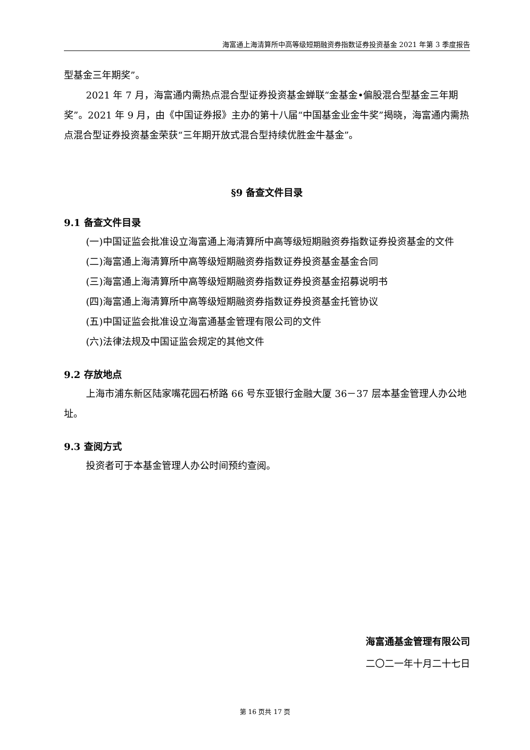海富通上海清算所中高等级短期融资券指数证券投资基金 2021 年第 3 季度报告
型基金三年期奖”。
2021 年 7 月，海富通内需热点混合型证券投资基金蝉联“金基金•偏股混合型基金三年期奖”。2021 年 9 月，由《中国证券报》主办的第十八届“中国基金业金牛奖”揭晓，海富通内需热点混合型证券投资基金荣获“三年期开放式混合型持续优胜金牛基金”。
§9 备查文件目录
9.1 备查文件目录
(一)中国证监会批准设立海富通上海清算所中高等级短期融资券指数证券投资基金的文件
(二)海富通上海清算所中高等级短期融资券指数证券投资基金基金合同
(三)海富通上海清算所中高等级短期融资券指数证券投资基金招募说明书
(四)海富通上海清算所中高等级短期融资券指数证券投资基金托管协议
(五)中国证监会批准设立海富通基金管理有限公司的文件
(六)法律法规及中国证监会规定的其他文件
9.2 存放地点
上海市浦东新区陆家嘴花园石桥路 66 号东亚银行金融大厦 36－37 层本基金管理人办公地址。
9.3 查阅方式
投资者可于本基金管理人办公时间预约查阅。
海富通基金管理有限公司
二〇二一年十月二十七日
第 16 页共 17 页